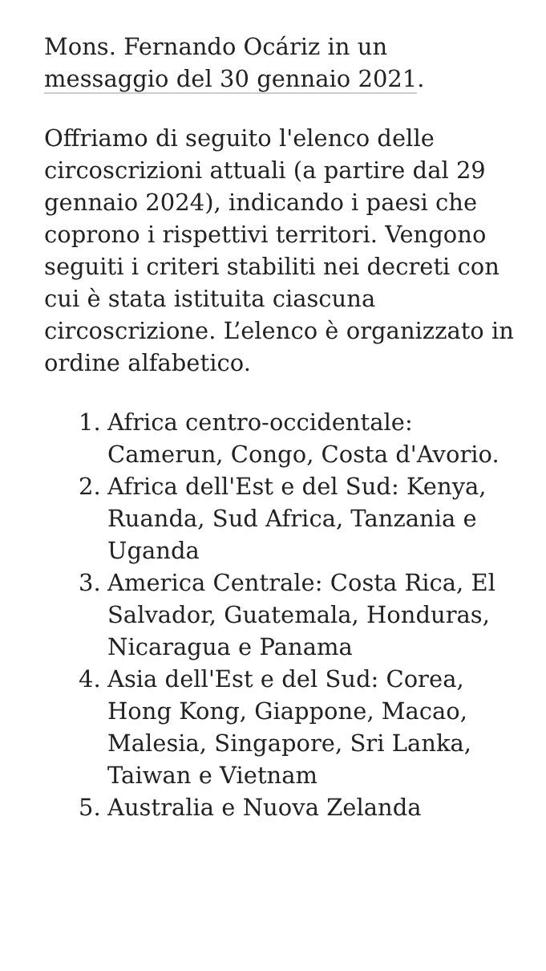Mons. Fernando Ocáriz in un messaggio del 30 gennaio 2021.
Offriamo di seguito l'elenco delle circoscrizioni attuali (a partire dal 29 gennaio 2024), indicando i paesi che coprono i rispettivi territori. Vengono seguiti i criteri stabiliti nei decreti con cui è stata istituita ciascuna circoscrizione. L’elenco è organizzato in ordine alfabetico.
1. Africa centro-occidentale: Camerun, Congo, Costa d'Avorio.
2. Africa dell'Est e del Sud: Kenya, Ruanda, Sud Africa, Tanzania e Uganda
3. America Centrale: Costa Rica, El Salvador, Guatemala, Honduras, Nicaragua e Panama
4. Asia dell'Est e del Sud: Corea, Hong Kong, Giappone, Macao, Malesia, Singapore, Sri Lanka, Taiwan e Vietnam
5. Australia e Nuova Zelanda